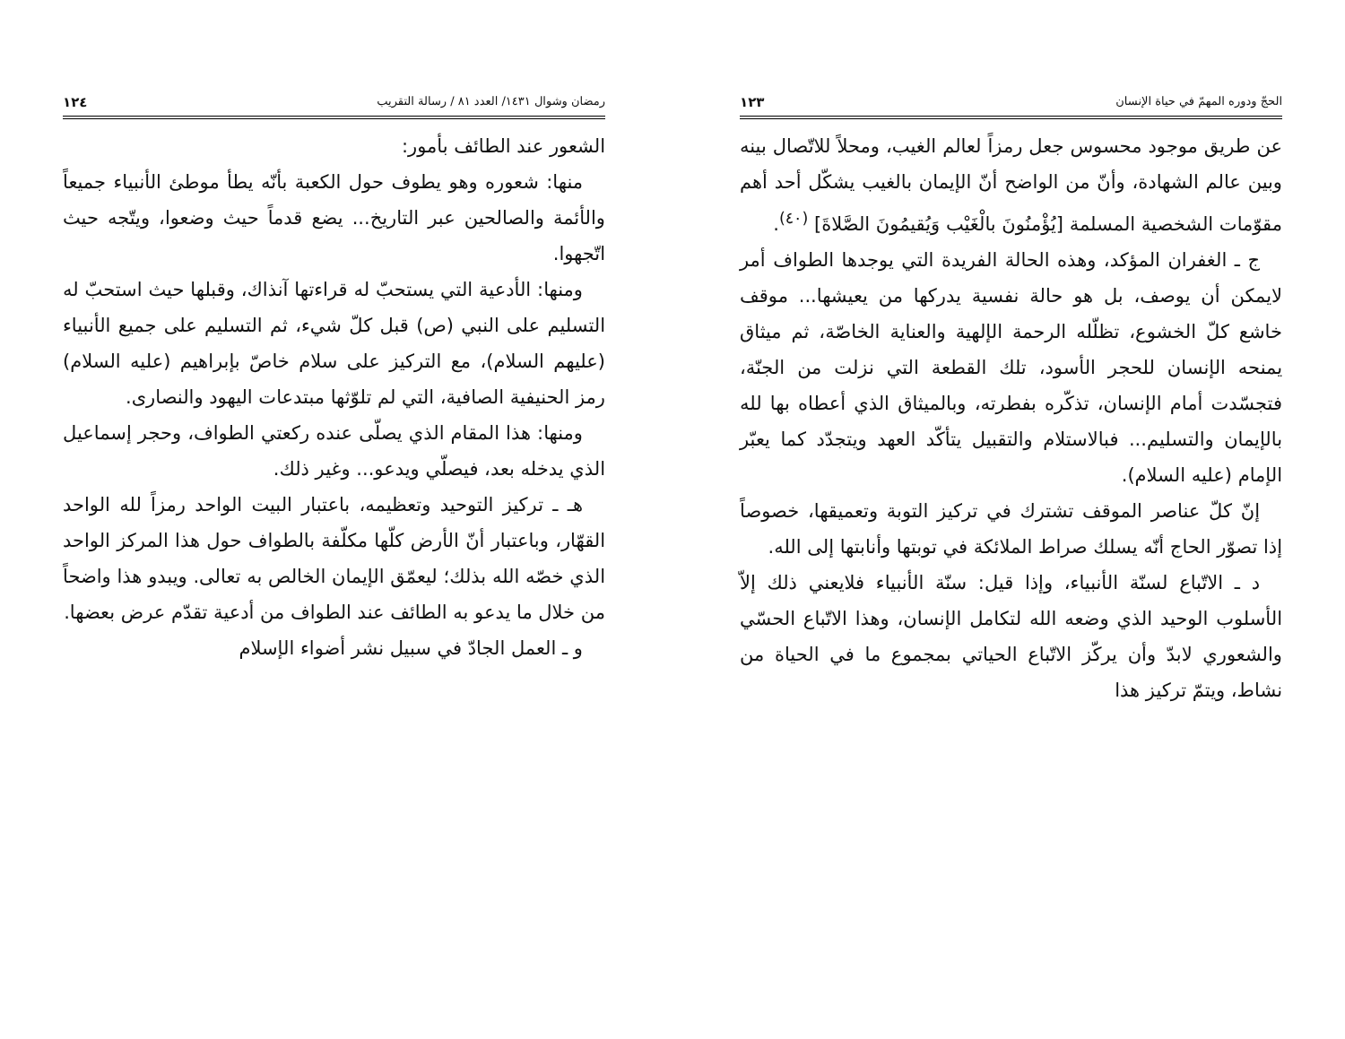الحجّ ودوره المهمّ في حياة الإنسان ١٢٣
عن طريق موجود محسوس جعل رمزاً لعالم الغيب، ومحلاً للاتّصال بينه وبين عالم الشهادة، وأنّ من الواضح أنّ الإيمان بالغيب يشكّل أحد أهم مقوّمات الشخصية المسلمة [يُؤْمنُونَ بالْغَيْب وَيُقيمُونَ الصَّلاةَ] <sup>(٤٠)</sup>.
ج ـ الغفران المؤكد، وهذه الحالة الفريدة التي يوجدها الطواف أمر لايمكن أن يوصف، بل هو حالة نفسية يدركها من يعيشها... موقف خاشع كلّ الخشوع، تظلّله الرحمة الإلهية والعناية الخاصّة، ثم ميثاق يمنحه الإنسان للحجر الأسود، تلك القطعة التي نزلت من الجنّة، فتجسّدت أمام الإنسان، تذكّره بفطرته، وبالميثاق الذي أعطاه بها لله بالإيمان والتسليم... فبالاستلام والتقبيل يتأكّد العهد ويتجدّد كما يعبّر الإمام (عليه السلام).
إنّ كلّ عناصر الموقف تشترك في تركيز التوبة وتعميقها، خصوصاً إذا تصوّر الحاج أنّه يسلك صراط الملائكة في توبتها وأنابتها إلى الله.
د ـ الاتّباع لسنّة الأنبياء، وإذا قيل: سنّة الأنبياء فلايعني ذلك إلاّ الأسلوب الوحيد الذي وضعه الله لتكامل الإنسان، وهذا الاتّباع الحسّي والشعوري لابدّ وأن يركّز الاتّباع الحياتي بمجموع ما في الحياة من نشاط، ويتمّ تركيز هذا
رمضان وشوال ١٤٣١/ العدد ٨١ / رسالة التقريب ١٢٤
الشعور عند الطائف بأمور:
منها: شعوره وهو يطوف حول الكعبة بأنّه يطأ موطئ الأنبياء جميعاً والأئمة والصالحين عبر التاريخ... يضع قدماً حيث وضعوا، ويتّجه حيث اتّجهوا.
ومنها: الأدعية التي يستحبّ له قراءتها آنذاك، وقبلها حيث استحبّ له التسليم على النبي (ص) قبل كلّ شيء، ثم التسليم على جميع الأنبياء (عليهم السلام)، مع التركيز على سلام خاصّ بإبراهيم (عليه السلام) رمز الحنيفية الصافية، التي لم تلوّثها مبتدعات اليهود والنصارى.
ومنها: هذا المقام الذي يصلّى عنده ركعتي الطواف، وحجر إسماعيل الذي يدخله بعد، فيصلّي ويدعو... وغير ذلك.
هـ ـ تركيز التوحيد وتعظيمه، باعتبار البيت الواحد رمزاً لله الواحد القهّار، وباعتبار أنّ الأرض كلّها مكلّفة بالطواف حول هذا المركز الواحد الذي خصّه الله بذلك؛ ليعمّق الإيمان الخالص به تعالى. ويبدو هذا واضحاً من خلال ما يدعو به الطائف عند الطواف من أدعية تقدّم عرض بعضها.
و ـ العمل الجادّ في سبيل نشر أضواء الإسلام